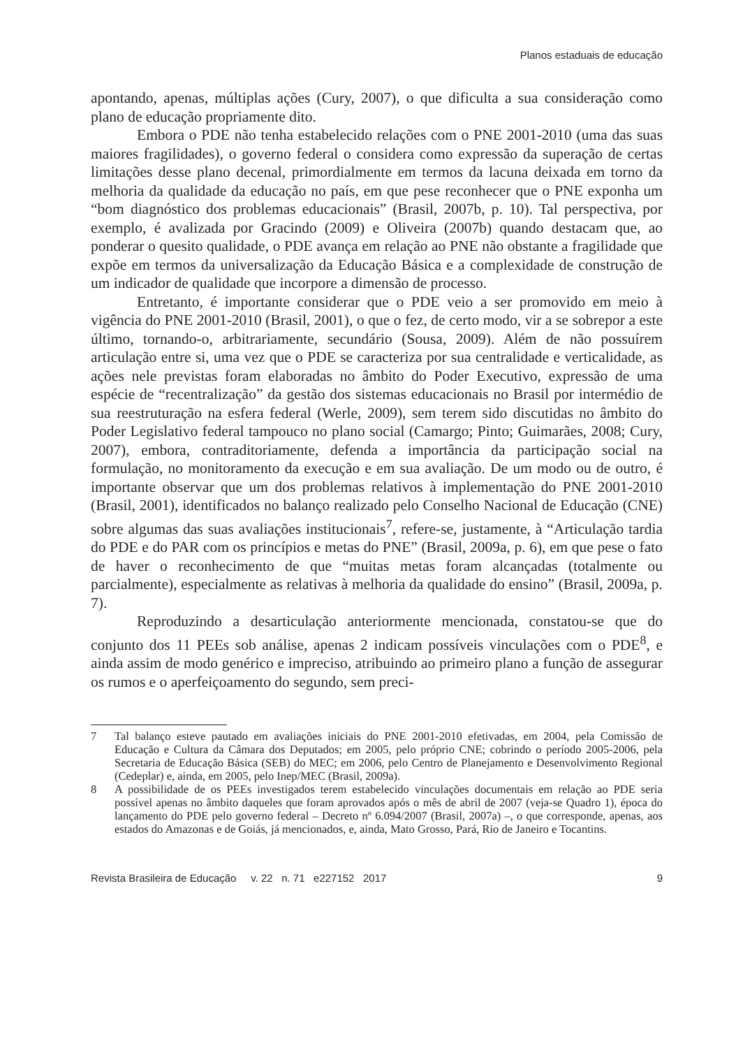Planos estaduais de educação
apontando, apenas, múltiplas ações (Cury, 2007), o que dificulta a sua consideração como plano de educação propriamente dito.
Embora o PDE não tenha estabelecido relações com o PNE 2001-2010 (uma das suas maiores fragilidades), o governo federal o considera como expressão da superação de certas limitações desse plano decenal, primordialmente em termos da lacuna deixada em torno da melhoria da qualidade da educação no país, em que pese reconhecer que o PNE exponha um “bom diagnóstico dos problemas educacionais” (Brasil, 2007b, p. 10). Tal perspectiva, por exemplo, é avalizada por Gracindo (2009) e Oliveira (2007b) quando destacam que, ao ponderar o quesito qualidade, o PDE avança em relação ao PNE não obstante a fragilidade que expõe em termos da universalização da Educação Básica e a complexidade de construção de um indicador de qualidade que incorpore a dimensão de processo.
Entretanto, é importante considerar que o PDE veio a ser promovido em meio à vigência do PNE 2001-2010 (Brasil, 2001), o que o fez, de certo modo, vir a se sobrepor a este último, tornando-o, arbitrariamente, secundário (Sousa, 2009). Além de não possuírem articulação entre si, uma vez que o PDE se caracteriza por sua centralidade e verticalidade, as ações nele previstas foram elaboradas no âmbito do Poder Executivo, expressão de uma espécie de “recentralização” da gestão dos sistemas educacionais no Brasil por intermédio de sua reestruturação na esfera federal (Werle, 2009), sem terem sido discutidas no âmbito do Poder Legislativo federal tampouco no plano social (Camargo; Pinto; Guimarães, 2008; Cury, 2007), embora, contraditoriamente, defenda a importância da participação social na formulação, no monitoramento da execução e em sua avaliação. De um modo ou de outro, é importante observar que um dos problemas relativos à implementação do PNE 2001-2010 (Brasil, 2001), identificados no balanço realizado pelo Conselho Nacional de Educação (CNE) sobre algumas das suas avaliações institucionais<sup>7</sup>, refere-se, justamente, à “Articulação tardia do PDE e do PAR com os princípios e metas do PNE” (Brasil, 2009a, p. 6), em que pese o fato de haver o reconhecimento de que “muitas metas foram alcançadas (totalmente ou parcialmente), especialmente as relativas à melhoria da qualidade do ensino” (Brasil, 2009a, p. 7).
Reproduzindo a desarticulação anteriormente mencionada, constatou-se que do conjunto dos 11 PEEs sob análise, apenas 2 indicam possíveis vinculações com o PDE<sup>8</sup>, e ainda assim de modo genérico e impreciso, atribuindo ao primeiro plano a função de assegurar os rumos e o aperfeiçoamento do segundo, sem preci-
7 Tal balanço esteve pautado em avaliações iniciais do PNE 2001-2010 efetivadas, em 2004, pela Comissão de Educação e Cultura da Câmara dos Deputados; em 2005, pelo próprio CNE; cobrindo o período 2005-2006, pela Secretaria de Educação Básica (SEB) do MEC; em 2006, pelo Centro de Planejamento e Desenvolvimento Regional (Cedeplar) e, ainda, em 2005, pelo Inep/MEC (Brasil, 2009a).
8 A possibilidade de os PEEs investigados terem estabelecido vinculações documentais em relação ao PDE seria possível apenas no âmbito daqueles que foram aprovados após o mês de abril de 2007 (veja-se Quadro 1), época do lançamento do PDE pelo governo federal – Decreto nº 6.094/2007 (Brasil, 2007a) –, o que corresponde, apenas, aos estados do Amazonas e de Goiás, já mencionados, e, ainda, Mato Grosso, Pará, Rio de Janeiro e Tocantins.
Revista Brasileira de Educação v. 22 n. 71 e227152 2017 9